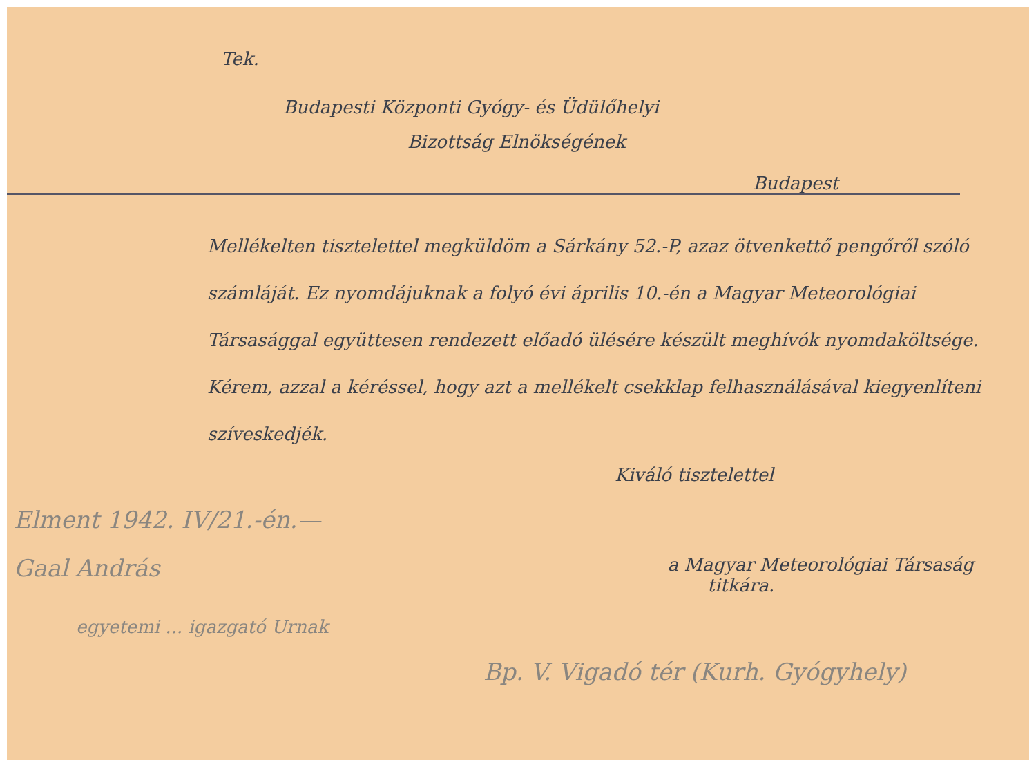Tek.
Budapesti Központi Gyógy- és Üdülőhelyi
Bizottság Elnökségének
Budapest
Mellékelten tisztelettel megküldöm a Sárkány 52.-P, azaz ötvenkettő pengőről szóló számláját. Ez nyomdájuknak a folyó évi április 10.-én a Magyar Meteorológiai Társasággal együttesen rendezett előadó ülésére készült meghívók nyomdaköltsége. Kérem, azzal a kéréssel, hogy azt a mellékelt csekklap felhasználásával kiegyenlíteni szíveskedjék.
Kiváló tisztelettel
Elment 1942. IV/21.-én.—
Gaal András a Magyar Meteorológiai Társaság
titkára.
egyetemi ... igazgató Urnak
Bp. V. Vigadó tér (Kurh. Gyógyhely)